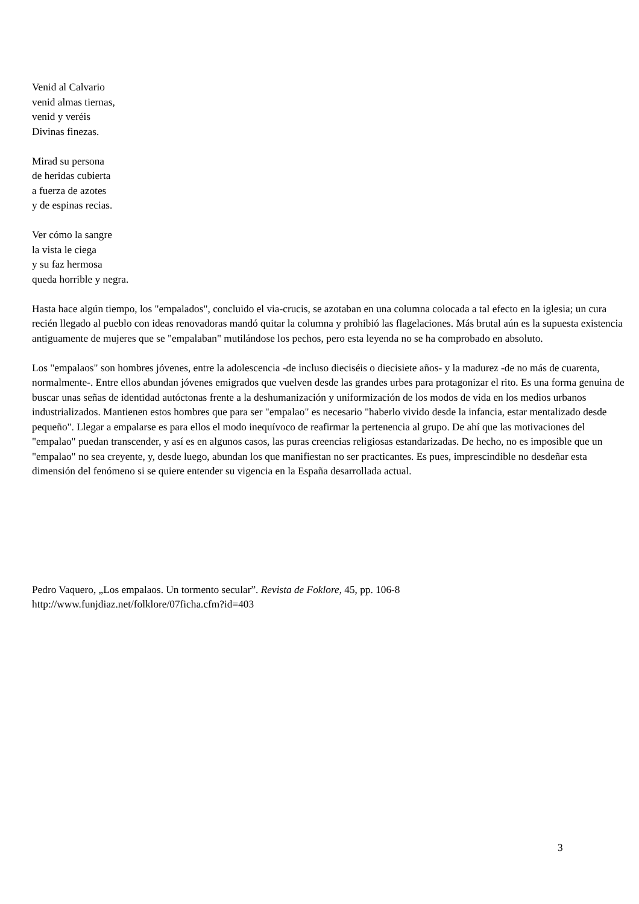Venid al Calvario
venid almas tiernas,
venid y veréis
Divinas finezas.
Mirad su persona
de heridas cubierta
a fuerza de azotes
y de espinas recias.
Ver cómo la sangre
la vista le ciega
y su faz hermosa
queda horrible y negra.
Hasta hace algún tiempo, los "empalados", concluido el via-crucis, se azotaban en una columna colocada a tal efecto en la iglesia; un cura recién llegado al pueblo con ideas renovadoras mandó quitar la columna y prohibió las flagelaciones. Más brutal aún es la supuesta existencia antiguamente de mujeres que se "empalaban" mutilándose los pechos, pero esta leyenda no se ha comprobado en absoluto.
Los "empalaos" son hombres jóvenes, entre la adolescencia -de incluso dieciséis o diecisiete años- y la madurez -de no más de cuarenta, normalmente-. Entre ellos abundan jóvenes emigrados que vuelven desde las grandes urbes para protagonizar el rito. Es una forma genuina de buscar unas señas de identidad autóctonas frente a la deshumanización y uniformización de los modos de vida en los medios urbanos industrializados. Mantienen estos hombres que para ser "empalao" es necesario "haberlo vivido desde la infancia, estar mentalizado desde pequeño". Llegar a empalarse es para ellos el modo inequívoco de reafirmar la pertenencia al grupo. De ahí que las motivaciones del "empalao" puedan transcender, y así es en algunos casos, las puras creencias religiosas estandarizadas. De hecho, no es imposible que un "empalao" no sea creyente, y, desde luego, abundan los que manifiestan no ser practicantes. Es pues, imprescindible no desdeñar esta dimensión del fenómeno si se quiere entender su vigencia en la España desarrollada actual.
Pedro Vaquero, „Los empalaos. Un tormento secular”. Revista de Foklore, 45, pp. 106-8
http://www.funjdiaz.net/folklore/07ficha.cfm?id=403
3